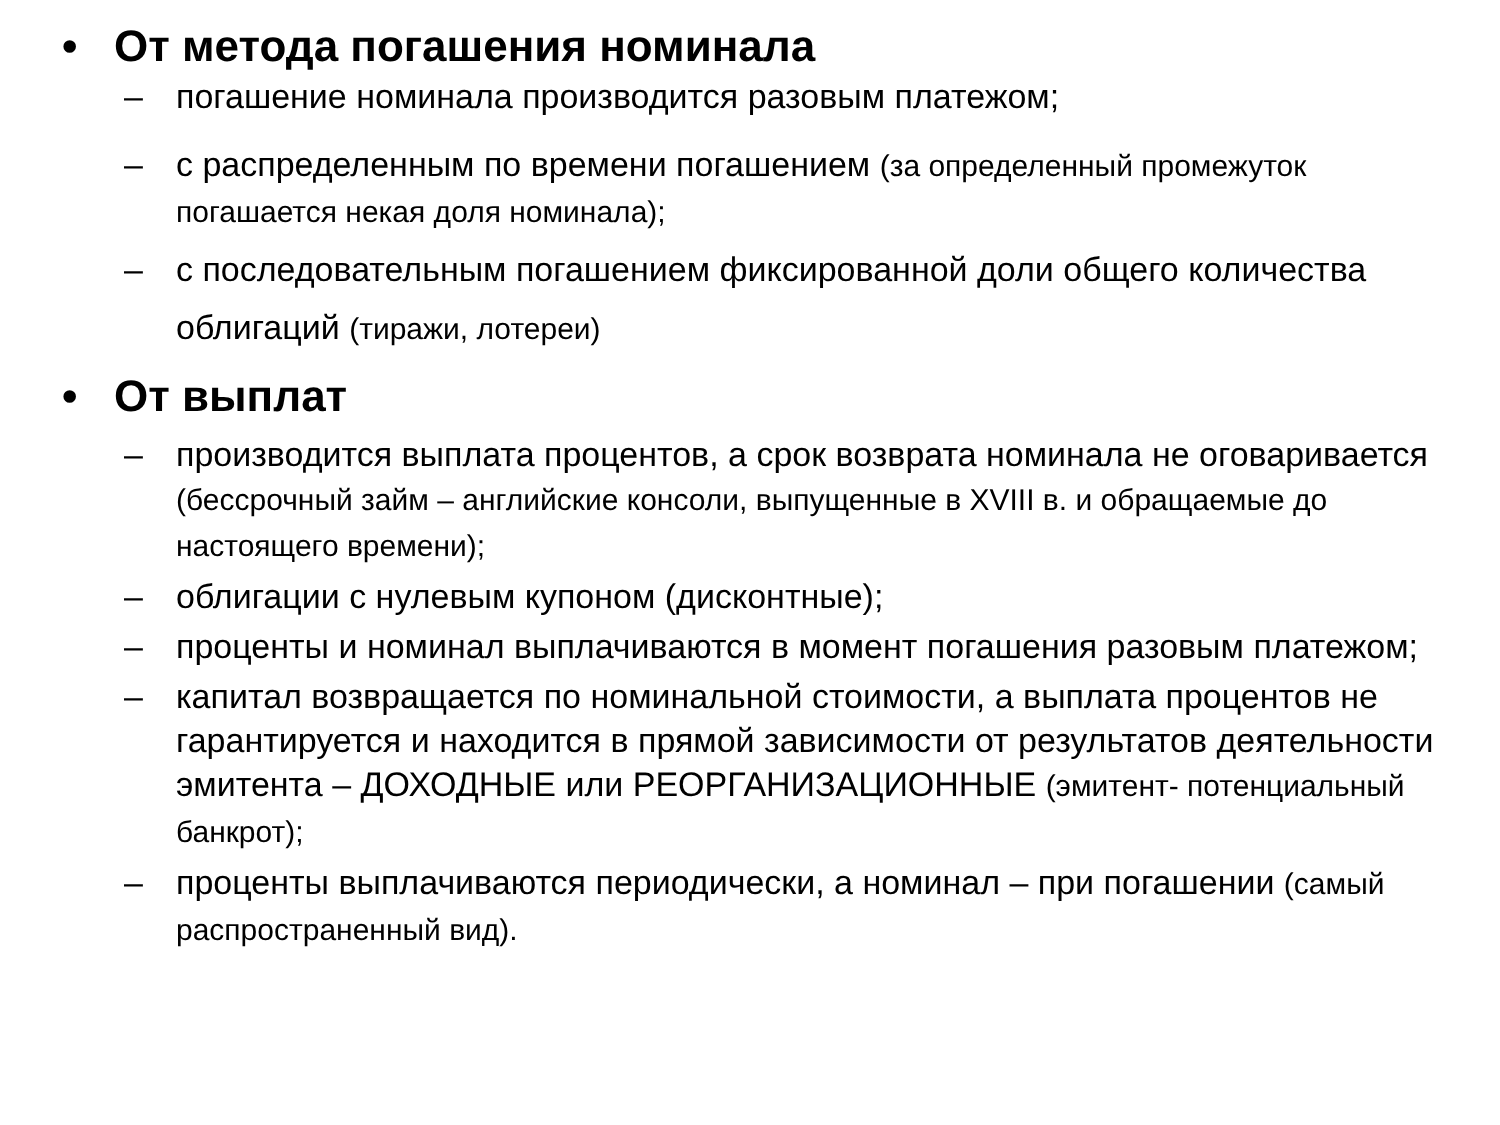• От метода погашения номинала
– погашение номинала производится разовым платежом;
– с распределенным по времени погашением (за определенный промежуток погашается некая доля номинала);
– с последовательным погашением фиксированной доли общего количества облигаций (тиражи, лотереи)
• От выплат
– производится выплата процентов, а срок возврата номинала не оговаривается (бессрочный займ – английские консоли, выпущенные в XVIII в. и обращаемые до настоящего времени);
– облигации с нулевым купоном (дисконтные);
– проценты и номинал выплачиваются в момент погашения разовым платежом;
– капитал возвращается по номинальной стоимости, а выплата процентов не гарантируется и находится в прямой зависимости от результатов деятельности эмитента – ДОХОДНЫЕ или РЕОРГАНИЗАЦИОННЫЕ (эмитент- потенциальный банкрот);
– проценты выплачиваются периодически, а номинал – при погашении (самый распространенный вид).